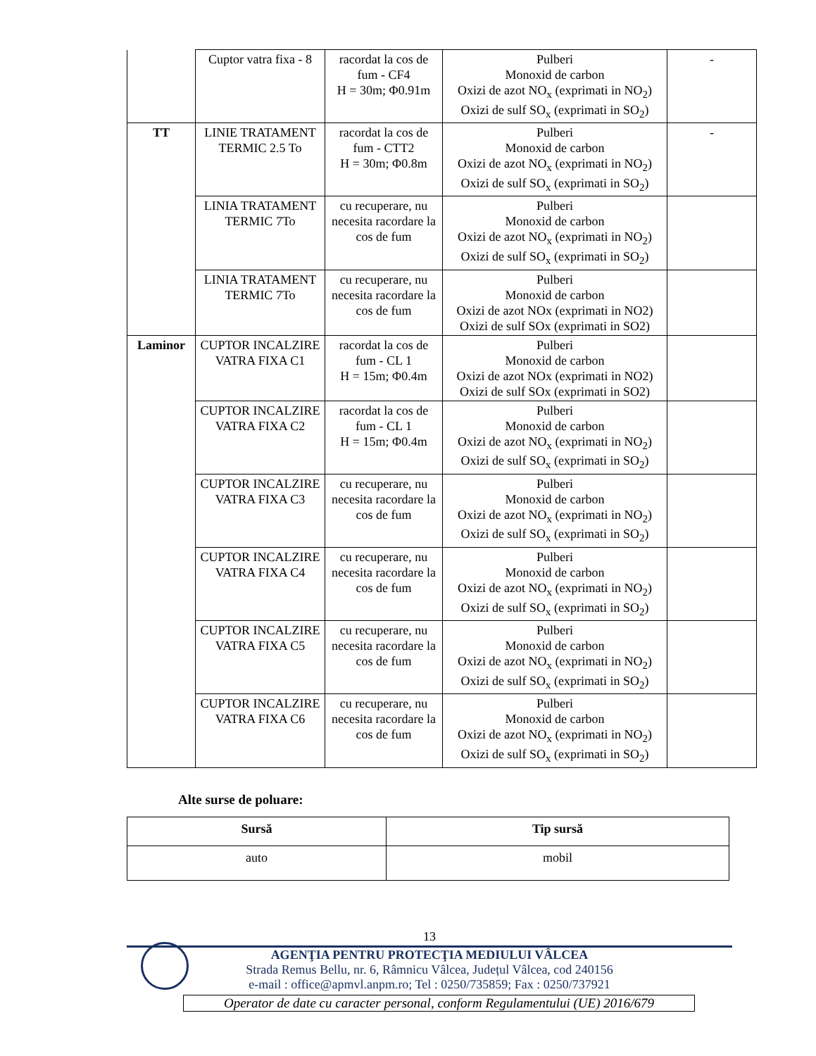| | Cuptor vatra fixa - 8 | racordat la cos de fum - CF4 H = 30m; Φ0.91m | Pulberi Monoxid de carbon Oxizi de azot NO<sub>x</sub> (exprimati in NO<sub>2</sub>) Oxizi de sulf SO<sub>x</sub> (exprimati in SO<sub>2</sub>) | - |
| TT | LINIE TRATAMENT TERMIC 2.5 To | racordat la cos de fum - CTT2 H = 30m; Φ0.8m | Pulberi Monoxid de carbon Oxizi de azot NO<sub>x</sub> (exprimati in NO<sub>2</sub>) Oxizi de sulf SO<sub>x</sub> (exprimati in SO<sub>2</sub>) | - |
| | LINIA TRATAMENT TERMIC 7To | cu recuperare, nu necesita racordare la cos de fum | Pulberi Monoxid de carbon Oxizi de azot NO<sub>x</sub> (exprimati in NO<sub>2</sub>) Oxizi de sulf SO<sub>x</sub> (exprimati in SO<sub>2</sub>) | |
| | LINIA TRATAMENT TERMIC 7To | cu recuperare, nu necesita racordare la cos de fum | Pulberi Monoxid de carbon Oxizi de azot NOx (exprimati in NO2) Oxizi de sulf SOx (exprimati in SO2) | |
| Laminor | CUPTOR INCALZIRE VATRA FIXA C1 | racordat la cos de fum - CL 1 H = 15m; Φ0.4m | Pulberi Monoxid de carbon Oxizi de azot NOx (exprimati in NO2) Oxizi de sulf SOx (exprimati in SO2) | |
| | CUPTOR INCALZIRE VATRA FIXA C2 | racordat la cos de fum - CL 1 H = 15m; Φ0.4m | Pulberi Monoxid de carbon Oxizi de azot NO<sub>x</sub> (exprimati in NO<sub>2</sub>) Oxizi de sulf SO<sub>x</sub> (exprimati in SO<sub>2</sub>) | |
| | CUPTOR INCALZIRE VATRA FIXA C3 | cu recuperare, nu necesita racordare la cos de fum | Pulberi Monoxid de carbon Oxizi de azot NO<sub>x</sub> (exprimati in NO<sub>2</sub>) Oxizi de sulf SO<sub>x</sub> (exprimati in SO<sub>2</sub>) | |
| | CUPTOR INCALZIRE VATRA FIXA C4 | cu recuperare, nu necesita racordare la cos de fum | Pulberi Monoxid de carbon Oxizi de azot NO<sub>x</sub> (exprimati in NO<sub>2</sub>) Oxizi de sulf SO<sub>x</sub> (exprimati in SO<sub>2</sub>) | |
| | CUPTOR INCALZIRE VATRA FIXA C5 | cu recuperare, nu necesita racordare la cos de fum | Pulberi Monoxid de carbon Oxizi de azot NO<sub>x</sub> (exprimati in NO<sub>2</sub>) Oxizi de sulf SO<sub>x</sub> (exprimati in SO<sub>2</sub>) | |
| | CUPTOR INCALZIRE VATRA FIXA C6 | cu recuperare, nu necesita racordare la cos de fum | Pulberi Monoxid de carbon Oxizi de azot NO<sub>x</sub> (exprimati in NO<sub>2</sub>) Oxizi de sulf SO<sub>x</sub> (exprimati in SO<sub>2</sub>) | |
Alte surse de poluare:
| Sursă | Tip sursă |
| --- | --- |
| auto | mobil |
13
AGENŢIA PENTRU PROTECŢIA MEDIULUI VÂLCEA
Strada Remus Bellu, nr. 6, Râmnicu Vâlcea, Județul Vâlcea, cod 240156
e-mail : office@apmvl.anpm.ro; Tel : 0250/735859; Fax : 0250/737921
Operator de date cu caracter personal, conform Regulamentului (UE) 2016/679